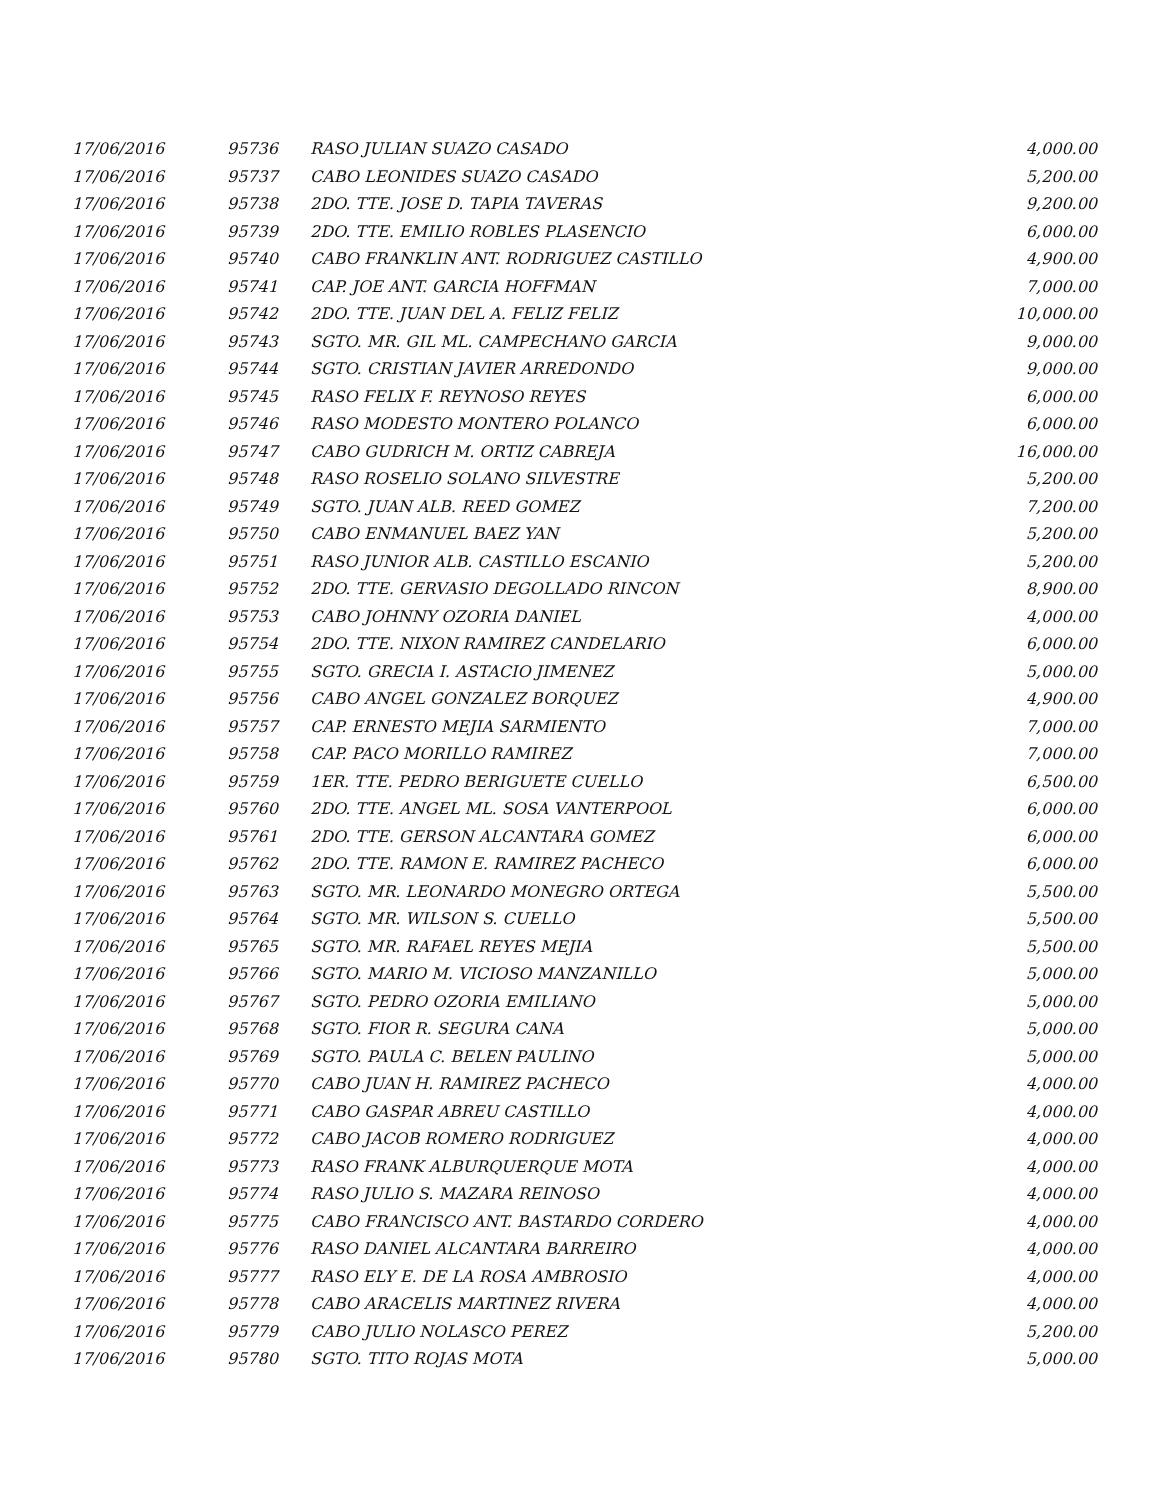| 17/06/2016 | 95736 | RASO JULIAN SUAZO CASADO | 4,000.00 |
| 17/06/2016 | 95737 | CABO LEONIDES SUAZO CASADO | 5,200.00 |
| 17/06/2016 | 95738 | 2DO. TTE. JOSE D. TAPIA TAVERAS | 9,200.00 |
| 17/06/2016 | 95739 | 2DO. TTE. EMILIO ROBLES PLASENCIO | 6,000.00 |
| 17/06/2016 | 95740 | CABO FRANKLIN ANT. RODRIGUEZ CASTILLO | 4,900.00 |
| 17/06/2016 | 95741 | CAP. JOE ANT. GARCIA HOFFMAN | 7,000.00 |
| 17/06/2016 | 95742 | 2DO. TTE. JUAN DEL A. FELIZ FELIZ | 10,000.00 |
| 17/06/2016 | 95743 | SGTO. MR. GIL ML. CAMPECHANO GARCIA | 9,000.00 |
| 17/06/2016 | 95744 | SGTO. CRISTIAN JAVIER ARREDONDO | 9,000.00 |
| 17/06/2016 | 95745 | RASO FELIX F. REYNOSO REYES | 6,000.00 |
| 17/06/2016 | 95746 | RASO MODESTO MONTERO POLANCO | 6,000.00 |
| 17/06/2016 | 95747 | CABO GUDRICH M. ORTIZ CABREJA | 16,000.00 |
| 17/06/2016 | 95748 | RASO ROSELIO SOLANO SILVESTRE | 5,200.00 |
| 17/06/2016 | 95749 | SGTO. JUAN ALB. REED GOMEZ | 7,200.00 |
| 17/06/2016 | 95750 | CABO ENMANUEL BAEZ YAN | 5,200.00 |
| 17/06/2016 | 95751 | RASO JUNIOR ALB. CASTILLO ESCANIO | 5,200.00 |
| 17/06/2016 | 95752 | 2DO. TTE. GERVASIO DEGOLLADO RINCON | 8,900.00 |
| 17/06/2016 | 95753 | CABO JOHNNY OZORIA DANIEL | 4,000.00 |
| 17/06/2016 | 95754 | 2DO. TTE. NIXON RAMIREZ CANDELARIO | 6,000.00 |
| 17/06/2016 | 95755 | SGTO. GRECIA I. ASTACIO JIMENEZ | 5,000.00 |
| 17/06/2016 | 95756 | CABO ANGEL GONZALEZ BORQUEZ | 4,900.00 |
| 17/06/2016 | 95757 | CAP. ERNESTO MEJIA SARMIENTO | 7,000.00 |
| 17/06/2016 | 95758 | CAP. PACO MORILLO RAMIREZ | 7,000.00 |
| 17/06/2016 | 95759 | 1ER. TTE. PEDRO BERIGUETE CUELLO | 6,500.00 |
| 17/06/2016 | 95760 | 2DO. TTE. ANGEL ML. SOSA VANTERPOOL | 6,000.00 |
| 17/06/2016 | 95761 | 2DO. TTE. GERSON ALCANTARA GOMEZ | 6,000.00 |
| 17/06/2016 | 95762 | 2DO. TTE. RAMON E. RAMIREZ PACHECO | 6,000.00 |
| 17/06/2016 | 95763 | SGTO. MR. LEONARDO MONEGRO ORTEGA | 5,500.00 |
| 17/06/2016 | 95764 | SGTO. MR. WILSON S. CUELLO | 5,500.00 |
| 17/06/2016 | 95765 | SGTO. MR. RAFAEL REYES MEJIA | 5,500.00 |
| 17/06/2016 | 95766 | SGTO. MARIO M. VICIOSO MANZANILLO | 5,000.00 |
| 17/06/2016 | 95767 | SGTO. PEDRO OZORIA EMILIANO | 5,000.00 |
| 17/06/2016 | 95768 | SGTO. FIOR R. SEGURA CANA | 5,000.00 |
| 17/06/2016 | 95769 | SGTO. PAULA C. BELEN PAULINO | 5,000.00 |
| 17/06/2016 | 95770 | CABO JUAN H. RAMIREZ PACHECO | 4,000.00 |
| 17/06/2016 | 95771 | CABO GASPAR ABREU CASTILLO | 4,000.00 |
| 17/06/2016 | 95772 | CABO JACOB ROMERO RODRIGUEZ | 4,000.00 |
| 17/06/2016 | 95773 | RASO FRANK ALBURQUERQUE MOTA | 4,000.00 |
| 17/06/2016 | 95774 | RASO JULIO S. MAZARA REINOSO | 4,000.00 |
| 17/06/2016 | 95775 | CABO FRANCISCO ANT. BASTARDO CORDERO | 4,000.00 |
| 17/06/2016 | 95776 | RASO DANIEL ALCANTARA BARREIRO | 4,000.00 |
| 17/06/2016 | 95777 | RASO ELY E. DE LA ROSA AMBROSIO | 4,000.00 |
| 17/06/2016 | 95778 | CABO ARACELIS MARTINEZ RIVERA | 4,000.00 |
| 17/06/2016 | 95779 | CABO JULIO NOLASCO PEREZ | 5,200.00 |
| 17/06/2016 | 95780 | SGTO. TITO ROJAS MOTA | 5,000.00 |